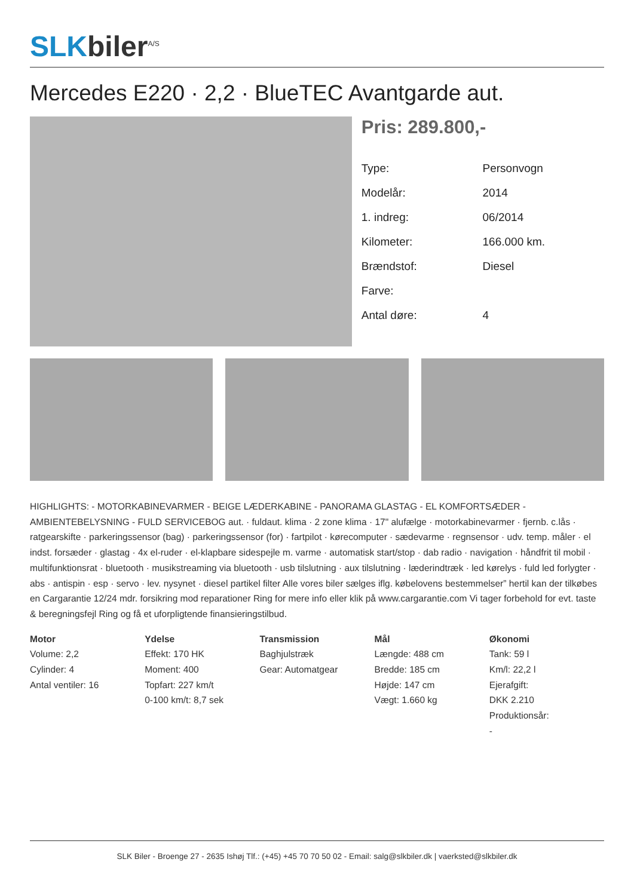SLK biler<sup>A/S</sup>
Mercedes E220 · 2,2 · BlueTEC Avantgarde aut.
Pris: 289.800,-
| Type: | Personvogn |
| Modelår: | 2014 |
| 1. indreg: | 06/2014 |
| Kilometer: | 166.000 km. |
| Brændstof: | Diesel |
| Farve: | |
| Antal døre: | 4 |
HIGHLIGHTS: - MOTORKABINEVARMER - BEIGE LÆDERKABINE - PANORAMA GLASTAG - EL KOMFORTSÆDER - AMBIENTEBELYSNING - FULD SERVICEBOG aut. · fuldaut. klima · 2 zone klima · 17" alufælge · motorkabinevarmer · fjernb. c.lås · ratgearskifte · parkeringssensor (bag) · parkeringssensor (for) · fartpilot · kørecomputer · sædevarme · regnsensor · udv. temp. måler · el indst. forsæder · glastag · 4x el-ruder · el-klapbare sidespejle m. varme · automatisk start/stop · dab radio · navigation · håndfrit til mobil · multifunktionsrat · bluetooth · musikstreaming via bluetooth · usb tilslutning · aux tilslutning · læderindtræk · led kørelys · fuld led forlygter · abs · antispin · esp · servo · lev. nysynet · diesel partikel filter Alle vores biler sælges iflg. købelovens bestemmelser” hertil kan der tilkøbes en Cargarantie 12/24 mdr. forsikring mod reparationer Ring for mere info eller klik på www.cargarantie.com Vi tager forbehold for evt. taste & beregningsfejl Ring og få et uforpligtende finansieringstilbud.
Motor
Volume: 2,2
Cylinder: 4
Antal ventiler: 16
Ydelse
Effekt: 170 HK
Moment: 400
Topfart: 227 km/t
0-100 km/t: 8,7 sek
Transmission
Baghjulstræk
Gear: Automatgear
Mål
Længde: 488 cm
Bredde: 185 cm
Højde: 147 cm
Vægt: 1.660 kg
Økonomi
Tank: 59 l
Km/l: 22,2 l
Ejerafgift:
DKK 2.210
Produktionsår:
-
SLK Biler - Broenge 27 - 2635 Ishøj Tlf.: (+45) +45 70 70 50 02 - Email: salg@slkbiler.dk | vaerksted@slkbiler.dk